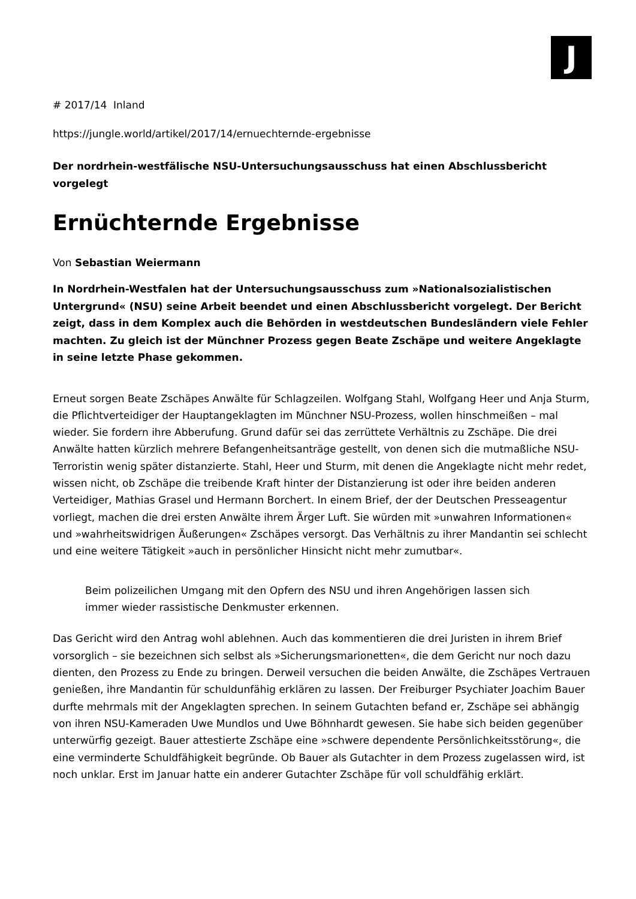J
# 2017/14 Inland
https://jungle.world/artikel/2017/14/ernuechternde-ergebnisse
Der nordrhein-westfälische NSU-Untersuchungsausschuss hat einen Abschlussbericht vorgelegt
Ernüchternde Ergebnisse
Von Sebastian Weiermann
In Nordrhein-Westfalen hat der Untersuchungsausschuss zum »Nationalsozialistischen Untergrund« (NSU) seine Arbeit beendet und einen Abschlussbericht vorgelegt. Der Bericht zeigt, dass in dem Komplex auch die Behörden in westdeutschen Bundesländern viele Fehler machten. Zu gleich ist der Münchner Prozess gegen Beate Zschäpe und weitere Angeklagte in seine letzte Phase gekommen.
Erneut sorgen Beate Zschäpes Anwälte für Schlagzeilen. Wolfgang Stahl, Wolfgang Heer und Anja Sturm, die Pflichtverteidiger der Hauptangeklagten im Münchner NSU-Prozess, wollen hinschmeißen – mal wieder. Sie fordern ihre Abberufung. Grund dafür sei das zerrüttete Verhältnis zu Zschäpe. Die drei Anwälte hatten kürzlich mehrere Befangenheitsanträge gestellt, von denen sich die mutmaßliche NSU-Terroristin wenig später distanzierte. Stahl, Heer und Sturm, mit denen die Angeklagte nicht mehr redet, wissen nicht, ob Zschäpe die treibende Kraft hinter der Distanzierung ist oder ihre beiden anderen Verteidiger, Mathias Grasel und Hermann Borchert. In einem Brief, der der Deutschen Presseagentur vorliegt, machen die drei ersten Anwälte ihrem Ärger Luft. Sie würden mit »unwahren Informationen« und »wahrheitswidrigen Äußerungen« Zschäpes versorgt. Das Verhältnis zu ihrer Mandantin sei schlecht und eine weitere Tätigkeit »auch in persönlicher Hinsicht nicht mehr zumutbar«.
Beim polizeilichen Umgang mit den Opfern des NSU und ihren Angehörigen lassen sich immer wieder rassistische Denkmuster erkennen.
Das Gericht wird den Antrag wohl ablehnen. Auch das kommentieren die drei Juristen in ihrem Brief vorsorglich – sie bezeichnen sich selbst als »Sicherungsmarionetten«, die dem Gericht nur noch dazu dienten, den Prozess zu Ende zu bringen. Derweil versuchen die beiden Anwälte, die Zschäpes Vertrauen genießen, ihre Mandantin für schuldunfähig erklären zu lassen. Der Freiburger Psychiater Joachim Bauer durfte mehrmals mit der Angeklagten sprechen. In seinem Gutachten befand er, Zschäpe sei abhängig von ihren NSU-Kameraden Uwe Mundlos und Uwe Böhnhardt gewesen. Sie habe sich beiden gegenüber unterwürfig gezeigt. Bauer attestierte Zschäpe eine »schwere dependente Persönlichkeitsstörung«, die eine verminderte Schuldfähigkeit begründe. Ob Bauer als Gutachter in dem Prozess zugelassen wird, ist noch unklar. Erst im Januar hatte ein anderer Gutachter Zschäpe für voll schuldfähig erklärt.